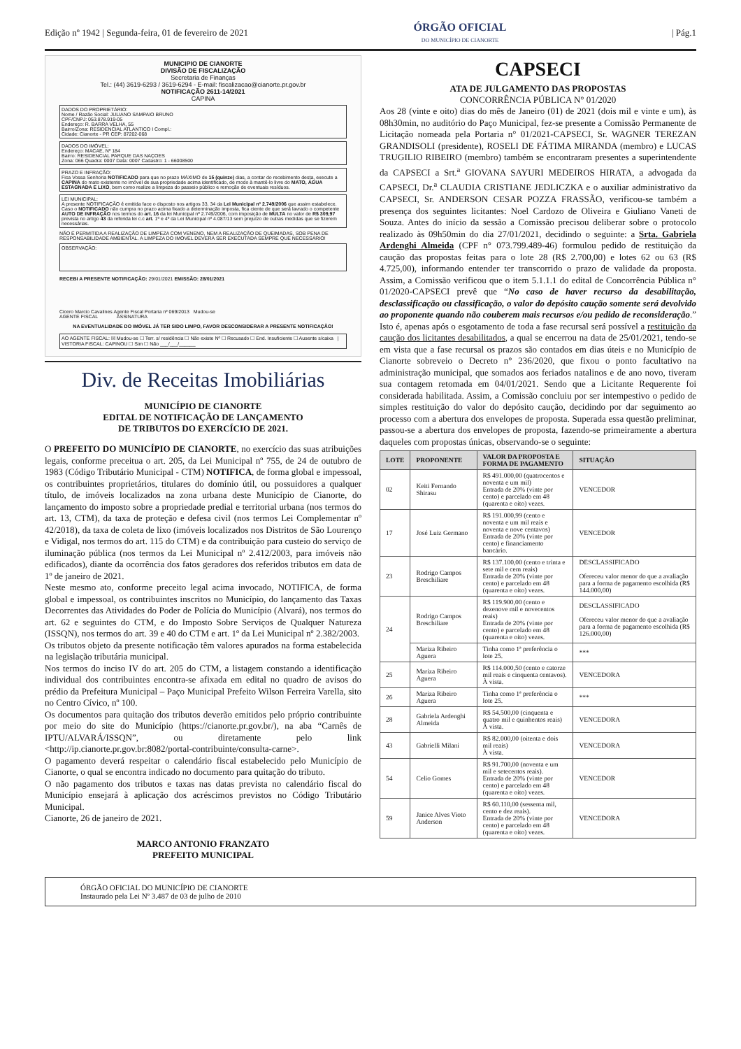Edição nº 1942 | Segunda-feira, 01 de fevereiro de 2021 ÓRGÃO OFICIAL
DO MUNICÍPIO DE CIANORTE | Pág.1
MUNICIPIO DE CIANORTE
DIVISÃO DE FISCALIZAÇÃO
Secretaria de Finanças
Tel.: (44) 3619-6293 / 3619-6294 - E-mail: fiscalizacao@cianorte.pr.gov.br
NOTIFICAÇÃO 2611-14/2021
CAPINA
DADOS DO PROPRIETÁRIO:
Nome / Razão Social: JULIANO SAMPAIO BRUNO
CPF/CNPJ: 053.878.919-05
Endereço: R. BARRA VELHA, 55
Bairro/Zona: RESIDENCIAL ATLANTICO I Compl.:
Cidade: Cianorte - PR CEP: 87202-068
DADOS DO IMÓVEL:
Endereço: MACAE, Nº 184
Bairro: RESIDENCIAL PARQUE DAS NAÇOES
Zona: 066 Quadra: 0007 Data: 0007 Cadastro: 1 - 66008500
PRAZO E INFRAÇÃO:
Fica Vossa Senhoria NOTIFICADO para que no prazo MÁXIMO de 15 (quinze) dias, a contar do recebimento desta, execute a CAPINA do mato existente no imóvel de sua propriedade acima identificado, de modo à mantê-lo livre do MATO, ÁGUA ESTAGNADA E LIXO, bem como realize a limpeza do passeio público e remoção de eventuais resíduos.
LEI MUNICIPAL:
A presente NOTIFICAÇÃO é emitida face o disposto nos artigos 33, 34 da Lei Municipal nº 2.749/2006 que assim estabelece. Caso o NOTIFICADO não cumpra no prazo acima fixado a determinação imposta, fica ciente de que será lavrado o competente AUTO DE INFRAÇÃO nos termos do art. 16 da lei Municipal nº 2.749/2006, com imposição de MULTA no valor de R$ 309,97 prevista no artigo 43 da referida lei c.c art. 1º e 4º da Lei Municipal nº 4.087/13 sem prejuízo de outras medidas que se fizerem necessárias.
NÃO É PERMITIDA A REALIZAÇÃO DE LIMPEZA COM VENENO, NEM A REALIZAÇÃO DE QUEIMADAS, SOB PENA DE RESPONSABILIDADE AMBIENTAL. A LIMPEZA DO IMÓVEL DEVERÁ SER EXECUTADA SEMPRE QUE NECESSÁRIO!
OBSERVAÇÃO:
RECEBI A PRESENTE NOTIFICAÇÃO: 29/01/2021 EMISSÃO: 28/01/2021
Cicero Marcio Cavalines Agente Fiscal Portaria nº 069/2013 Mudou-se
AGENTE FISCAL ASSINATURA
NA EVENTUALIDADE DO IMÓVEL JÁ TER SIDO LIMPO, FAVOR DESCONSIDERAR A PRESENTE NOTIFICAÇÃO!
AO AGENTE FISCAL: ☒ Mudou-se ☐ Terr. s/ residência ☐ Não existe Nº ☐ Recusado ☐ End. Insuficiente ☐ Ausente s/caixa | VISTORIA FISCAL: CAPINOU ☐ Sim ☐ Não ___/___/______
Div. de Receitas Imobiliárias
MUNICÍPIO DE CIANORTE
EDITAL DE NOTIFICAÇÃO DE LANÇAMENTO
DE TRIBUTOS DO EXERCÍCIO DE 2021.
O PREFEITO DO MUNICÍPIO DE CIANORTE, no exercício das suas atribuições legais, conforme preceitua o art. 205, da Lei Municipal nº 755, de 24 de outubro de 1983 (Código Tributário Municipal - CTM) NOTIFICA, de forma global e impessoal, os contribuintes proprietários, titulares do domínio útil, ou possuidores a qualquer título, de imóveis localizados na zona urbana deste Município de Cianorte, do lançamento do imposto sobre a propriedade predial e territorial urbana (nos termos do art. 13, CTM), da taxa de proteção e defesa civil (nos termos Lei Complementar nº 42/2018), da taxa de coleta de lixo (imóveis localizados nos Distritos de São Lourenço e Vidigal, nos termos do art. 115 do CTM) e da contribuição para custeio do serviço de iluminação pública (nos termos da Lei Municipal nº 2.412/2003, para imóveis não edificados), diante da ocorrência dos fatos geradores dos referidos tributos em data de 1º de janeiro de 2021.
Neste mesmo ato, conforme preceito legal acima invocado, NOTIFICA, de forma global e impessoal, os contribuintes inscritos no Município, do lançamento das Taxas Decorrentes das Atividades do Poder de Polícia do Município (Alvará), nos termos do art. 62 e seguintes do CTM, e do Imposto Sobre Serviços de Qualquer Natureza (ISSQN), nos termos do art. 39 e 40 do CTM e art. 1º da Lei Municipal nº 2.382/2003.
Os tributos objeto da presente notificação têm valores apurados na forma estabelecida na legislação tributária municipal.
Nos termos do inciso IV do art. 205 do CTM, a listagem constando a identificação individual dos contribuintes encontra-se afixada em edital no quadro de avisos do prédio da Prefeitura Municipal – Paço Municipal Prefeito Wilson Ferreira Varella, sito no Centro Cívico, nº 100.
Os documentos para quitação dos tributos deverão emitidos pelo próprio contribuinte por meio do site do Município (https://cianorte.pr.gov.br/), na aba “Carnês de IPTU/ALVARÁ/ISSQN”, ou diretamente pelo link <http://ip.cianorte.pr.gov.br:8082/portal-contribuinte/consulta-carne>.
O pagamento deverá respeitar o calendário fiscal estabelecido pelo Município de Cianorte, o qual se encontra indicado no documento para quitação do tributo.
O não pagamento dos tributos e taxas nas datas prevista no calendário fiscal do Município ensejará à aplicação dos acréscimos previstos no Código Tributário Municipal.
Cianorte, 26 de janeiro de 2021.
MARCO ANTONIO FRANZATO
PREFEITO MUNICIPAL
CAPSECI
ATA DE JULGAMENTO DAS PROPOSTAS
CONCORRÊNCIA PÚBLICA N° 01/2020
Aos 28 (vinte e oito) dias do mês de Janeiro (01) de 2021 (dois mil e vinte e um), às 08h30min, no auditório do Paço Municipal, fez-se presente a Comissão Permanente de Licitação nomeada pela Portaria n° 01/2021-CAPSECI, Sr. WAGNER TEREZAN GRANDISOLI (presidente), ROSELI DE FÁTIMA MIRANDA (membro) e LUCAS TRUGILIO RIBEIRO (membro) também se encontraram presentes a superintendente da CAPSECI a Srt.<sup>a</sup> GIOVANA SAYURI MEDEIROS HIRATA, a advogada da CAPSECI, Dr.<sup>a</sup> CLAUDIA CRISTIANE JEDLICZKA e o auxiliar administrativo da CAPSECI, Sr. ANDERSON CESAR POZZA FRASSÃO, verificou-se também a presença dos seguintes licitantes: Noel Cardozo de Oliveira e Giuliano Vaneti de Souza. Antes do início da sessão a Comissão precisou deliberar sobre o protocolo realizado às 09h50min do dia 27/01/2021, decidindo o seguinte: a Srta. Gabriela Ardenghi Almeida (CPF n° 073.799.489-46) formulou pedido de restituição da caução das propostas feitas para o lote 28 (R$ 2.700,00) e lotes 62 ou 63 (R$ 4.725,00), informando entender ter transcorrido o prazo de validade da proposta. Assim, a Comissão verificou que o item 5.1.1.1 do edital de Concorrência Pública n° 01/2020-CAPSECI prevê que “No caso de haver recurso da desabilitação, desclassificação ou classificação, o valor do depósito caução somente será devolvido ao proponente quando não couberem mais recursos e/ou pedido de reconsideração.” Isto é, apenas após o esgotamento de toda a fase recursal será possível a restituição da caução dos licitantes desabilitados, a qual se encerrou na data de 25/01/2021, tendo-se em vista que a fase recursal os prazos são contados em dias úteis e no Município de Cianorte sobreveio o Decreto n° 236/2020, que fixou o ponto facultativo na administração municipal, que somados aos feriados natalinos e de ano novo, tiveram sua contagem retomada em 04/01/2021. Sendo que a Licitante Requerente foi considerada habilitada. Assim, a Comissão concluiu por ser intempestivo o pedido de simples restituição do valor do depósito caução, decidindo por dar seguimento ao processo com a abertura dos envelopes de proposta. Superada essa questão preliminar, passou-se a abertura dos envelopes de proposta, fazendo-se primeiramente a abertura daqueles com propostas únicas, observando-se o seguinte:
| LOTE | PROPONENTE | VALOR DA PROPOSTA E FORMA DE PAGAMENTO | SITUAÇÃO |
| --- | --- | --- | --- |
| 02 | Keiti Fernando Shirasu | R$ 491.000,00 (quatrocentos e noventa e um mil) Entrada de 20% (vinte por cento) e parcelado em 48 (quarenta e oito) vezes. | VENCEDOR |
| 17 | José Luiz Germano | R$ 191.000,99 (cento e noventa e um mil reais e noventa e nove centavos) Entrada de 20% (vinte por cento) e financiamento bancário. | VENCEDOR |
| 23 | Rodrigo Campos Breschiliare | R$ 137.100,00 (cento e trinta e sete mil e cem reais) Entrada de 20% (vinte por cento) e parcelado em 48 (quarenta e oito) vezes. | DESCLASSIFICADO Ofereceu valor menor do que a avaliação para a forma de pagamento escolhida (R$ 144.000,00) |
| 24 | Rodrigo Campos Breschiliare | R$ 119.900,00 (cento e dezenove mil e novecentos reais) Entrada de 20% (vinte por cento) e parcelado em 48 (quarenta e oito) vezes. | DESCLASSIFICADO Ofereceu valor menor do que a avaliação para a forma de pagamento escolhida (R$ 126.000,00) |
| | Mariza Ribeiro Aguera | Tinha como 1ª preferência o lote 25. | *** |
| 25 | Mariza Ribeiro Aguera | R$ 114.000,50 (cento e catorze mil reais e cinquenta centavos). À vista. | VENCEDORA |
| 26 | Mariza Ribeiro Aguera | Tinha como 1ª preferência o lote 25. | *** |
| 28 | Gabriela Ardenghi Almeida | R$ 54.500,00 (cinquenta e quatro mil e quinhentos reais) À vista. | VENCEDORA |
| 43 | Gabrielli Milani | R$ 82.000,00 (oitenta e dois mil reais) À vista. | VENCEDORA |
| 54 | Celio Gomes | R$ 91.700,00 (noventa e um mil e setecentos reais). Entrada de 20% (vinte por cento) e parcelado em 48 (quarenta e oito) vezes. | VENCEDOR |
| 59 | Janice Alves Vioto Anderson | R$ 60.110,00 (sessenta mil, cento e dez reais). Entrada de 20% (vinte por cento) e parcelado em 48 (quarenta e oito) vezes. | VENCEDORA |
ÓRGÃO OFICIAL DO MUNICÍPIO DE CIANORTE
Instaurado pela Lei Nº 3.487 de 03 de julho de 2010